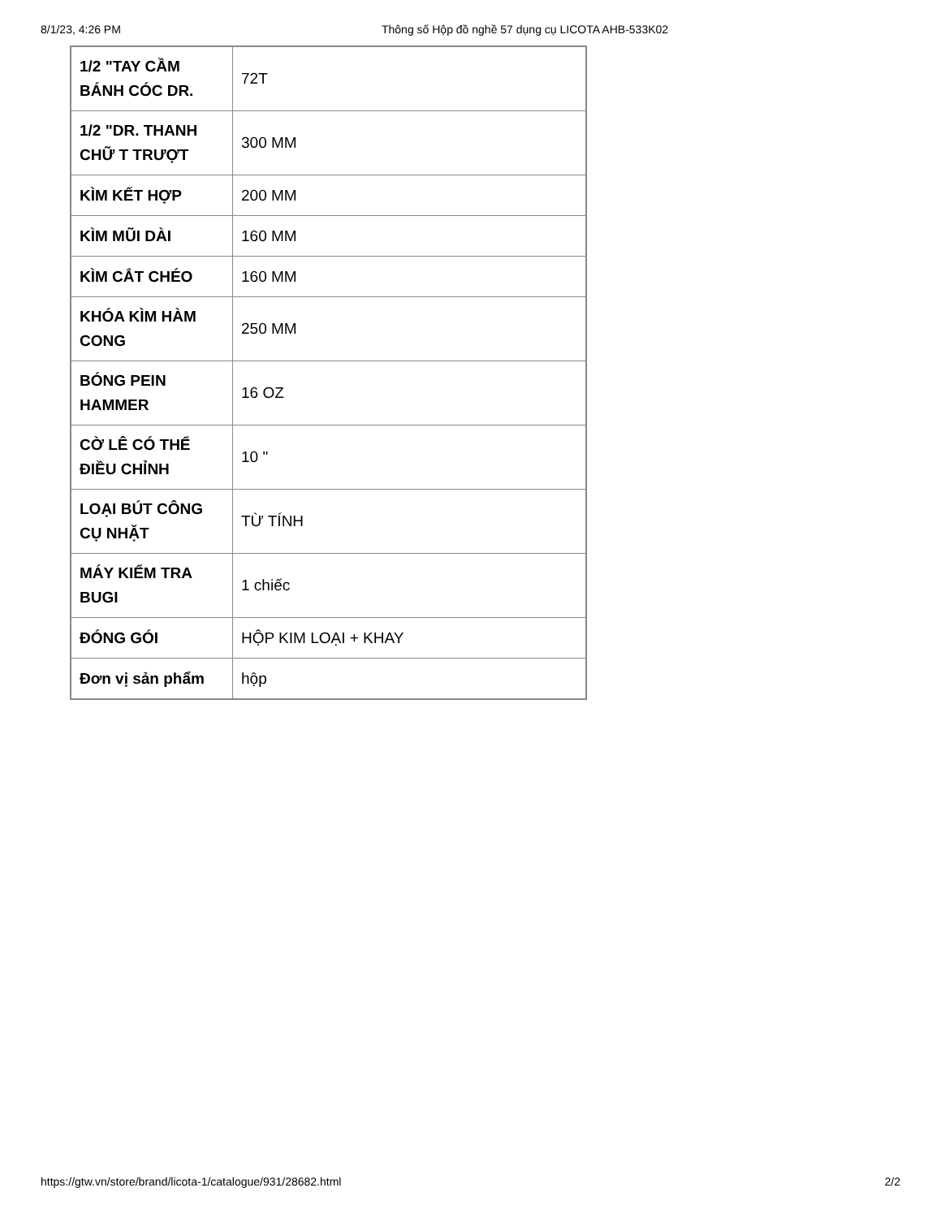8/1/23, 4:26 PM Thông số Hộp đồ nghề 57 dụng cụ LICOTA AHB-533K02
| 1/2 "TAY CẦM BÁNH CÓC DR. | 72T |
| 1/2 "DR. THANH CHỮ T TRƯỢT | 300 MM |
| KÌM KẾT HỢP | 200 MM |
| KÌM MŨI DÀI | 160 MM |
| KÌM CẮT CHÉO | 160 MM |
| KHÓA KÌM HÀM CONG | 250 MM |
| BÓNG PEIN HAMMER | 16 OZ |
| CỜ LÊ CÓ THỂ ĐIỀU CHỈNH | 10 " |
| LOẠI BÚT CÔNG CỤ NHẶT | TỪ TÍNH |
| MÁY KIỂM TRA BUGI | 1 chiếc |
| ĐÓNG GÓI | HỘP KIM LOẠI + KHAY |
| Đơn vị sản phẩm | hộp |
https://gtw.vn/store/brand/licota-1/catalogue/931/28682.html 2/2